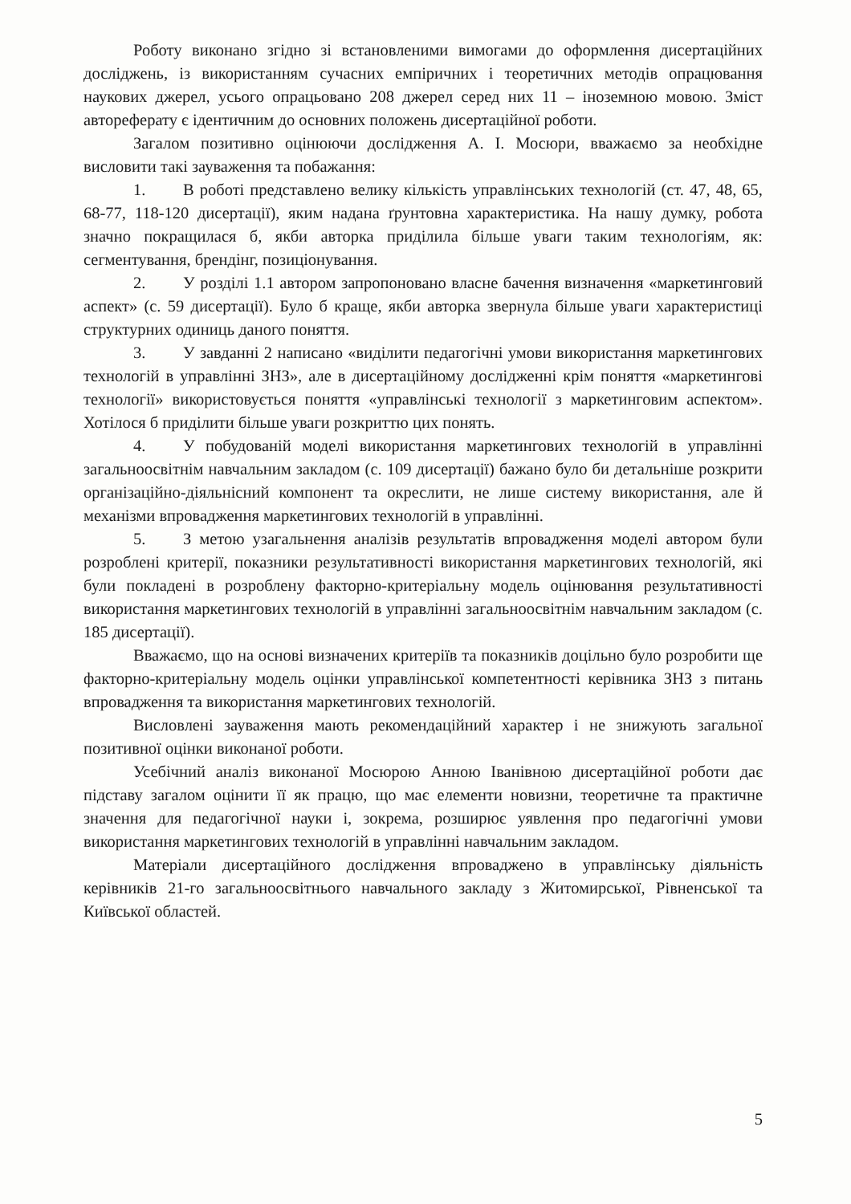Роботу виконано згідно зі встановленими вимогами до оформлення дисертаційних досліджень, із використанням сучасних емпіричних і теоретичних методів опрацювання наукових джерел, усього опрацьовано 208 джерел серед них 11 – іноземною мовою. Зміст автореферату є ідентичним до основних положень дисертаційної роботи.
Загалом позитивно оцінюючи дослідження А. І. Мосюри, вважаємо за необхідне висловити такі зауваження та побажання:
1. В роботі представлено велику кількість управлінських технологій (ст. 47, 48, 65, 68-77, 118-120 дисертації), яким надана ґрунтовна характеристика. На нашу думку, робота значно покращилася б, якби авторка приділила більше уваги таким технологіям, як: сегментування, брендінг, позиціонування.
2. У розділі 1.1 автором запропоновано власне бачення визначення «маркетинговий аспект» (с. 59 дисертації). Було б краще, якби авторка звернула більше уваги характеристиці структурних одиниць даного поняття.
3. У завданні 2 написано «виділити педагогічні умови використання маркетингових технологій в управлінні ЗНЗ», але в дисертаційному дослідженні крім поняття «маркетингові технології» використовується поняття «управлінські технології з маркетинговим аспектом». Хотілося б приділити більше уваги розкриттю цих понять.
4. У побудованій моделі використання маркетингових технологій в управлінні загальноосвітнім навчальним закладом (с. 109 дисертації) бажано було би детальніше розкрити організаційно-діяльнісний компонент та окреслити, не лише систему використання, але й механізми впровадження маркетингових технологій в управлінні.
5. З метою узагальнення аналізів результатів впровадження моделі автором були розроблені критерії, показники результативності використання маркетингових технологій, які були покладені в розроблену факторно-критеріальну модель оцінювання результативності використання маркетингових технологій в управлінні загальноосвітнім навчальним закладом (с. 185 дисертації).
Вважаємо, що на основі визначених критеріїв та показників доцільно було розробити ще факторно-критеріальну модель оцінки управлінської компетентності керівника ЗНЗ з питань впровадження та використання маркетингових технологій.
Висловлені зауваження мають рекомендаційний характер і не знижують загальної позитивної оцінки виконаної роботи.
Усебічний аналіз виконаної Мосюрою Анною Іванівною дисертаційної роботи дає підставу загалом оцінити її як працю, що має елементи новизни, теоретичне та практичне значення для педагогічної науки і, зокрема, розширює уявлення про педагогічні умови використання маркетингових технологій в управлінні навчальним закладом.
Матеріали дисертаційного дослідження впроваджено в управлінську діяльність керівників 21-го загальноосвітнього навчального закладу з Житомирської, Рівненської та Київської областей.
5